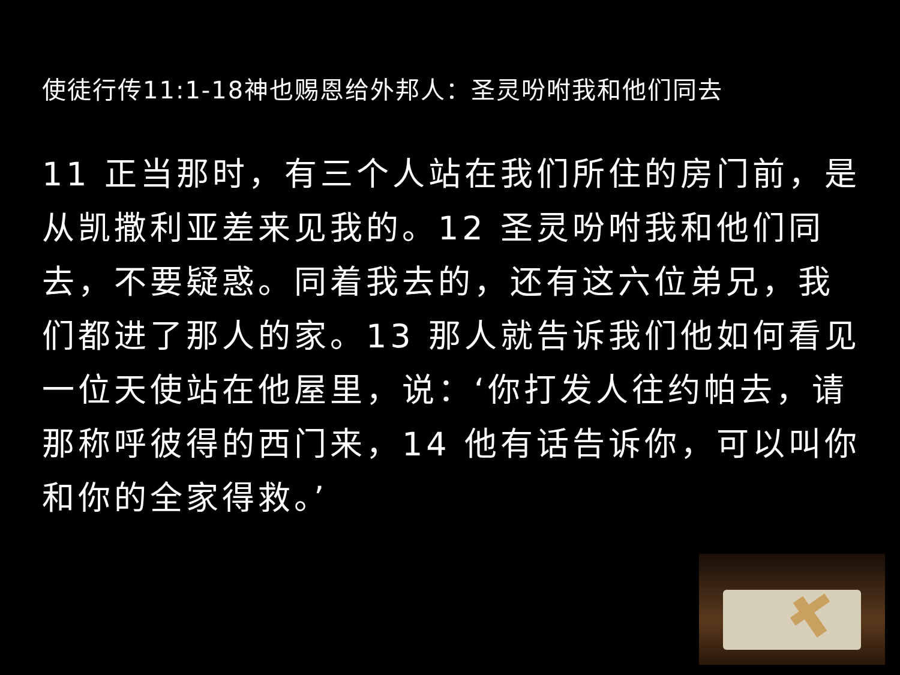使徒行传11:1-18神也赐恩给外邦人：圣灵吩咐我和他们同去
11 正当那时，有三个人站在我们所住的房门前，是从凯撒利亚差来见我的。12 圣灵吩咐我和他们同去，不要疑惑。同着我去的，还有这六位弟兄，我们都进了那人的家。13 那人就告诉我们他如何看见一位天使站在他屋里，说：‘你打发人往约帕去，请那称呼彼得的西门来，14 他有话告诉你，可以叫你和你的全家得救。’